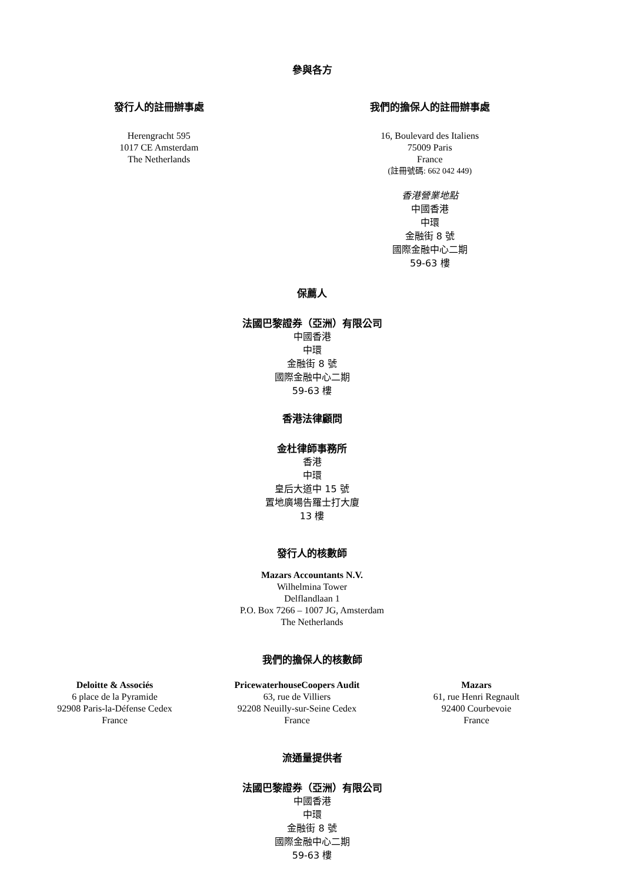參與各方
發行人的註冊辦事處
Herengracht 595
1017 CE Amsterdam
The Netherlands
我們的擔保人的註冊辦事處
16, Boulevard des Italiens
75009 Paris
France
(註冊號碼: 662 042 449)
香港營業地點
中國香港
中環
金融街 8 號
國際金融中心二期
59-63 樓
保薦人
法國巴黎證券（亞洲）有限公司
中國香港
中環
金融街 8 號
國際金融中心二期
59-63 樓
香港法律顧問
金杜律師事務所
香港
中環
皇后大道中 15 號
置地廣場告羅士打大廈
13 樓
發行人的核數師
Mazars Accountants N.V.
Wilhelmina Tower
Delflandlaan 1
P.O. Box 7266 – 1007 JG, Amsterdam
The Netherlands
我們的擔保人的核數師
Deloitte & Associés
6 place de la Pyramide
92908 Paris-la-Défense Cedex
France
PricewaterhouseCoopers Audit
63, rue de Villiers
92208 Neuilly-sur-Seine Cedex
France
Mazars
61, rue Henri Regnault
92400 Courbevoie
France
流通量提供者
法國巴黎證券（亞洲）有限公司
中國香港
中環
金融街 8 號
國際金融中心二期
59-63 樓